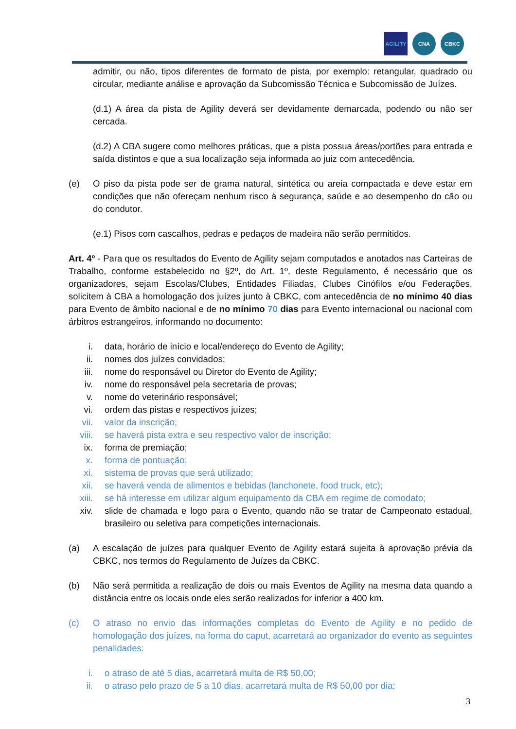AGILITY CNA CBKC
admitir, ou não, tipos diferentes de formato de pista, por exemplo: retangular, quadrado ou circular, mediante análise e aprovação da Subcomissão Técnica e Subcomissão de Juízes.
(d.1) A área da pista de Agility deverá ser devidamente demarcada, podendo ou não ser cercada.
(d.2) A CBA sugere como melhores práticas, que a pista possua áreas/portões para entrada e saída distintos e que a sua localização seja informada ao juiz com antecedência.
(e) O piso da pista pode ser de grama natural, sintética ou areia compactada e deve estar em condições que não ofereçam nenhum risco à segurança, saúde e ao desempenho do cão ou do condutor.
(e.1) Pisos com cascalhos, pedras e pedaços de madeira não serão permitidos.
Art. 4º - Para que os resultados do Evento de Agility sejam computados e anotados nas Carteiras de Trabalho, conforme estabelecido no §2º, do Art. 1º, deste Regulamento, é necessário que os organizadores, sejam Escolas/Clubes, Entidades Filiadas, Clubes Cinófilos e/ou Federações, solicitem à CBA a homologação dos juízes junto à CBKC, com antecedência de no mínimo 40 dias para Evento de âmbito nacional e de no mínimo 70 dias para Evento internacional ou nacional com árbitros estrangeiros, informando no documento:
i. data, horário de início e local/endereço do Evento de Agility;
ii. nomes dos juízes convidados;
iii. nome do responsável ou Diretor do Evento de Agility;
iv. nome do responsável pela secretaria de provas;
v. nome do veterinário responsável;
vi. ordem das pistas e respectivos juízes;
vii. valor da inscrição;
viii. se haverá pista extra e seu respectivo valor de inscrição;
ix. forma de premiação;
x. forma de pontuação;
xi. sistema de provas que será utilizado;
xii. se haverá venda de alimentos e bebidas (lanchonete, food truck, etc);
xiii. se há interesse em utilizar algum equipamento da CBA em regime de comodato;
xiv. slide de chamada e logo para o Evento, quando não se tratar de Campeonato estadual, brasileiro ou seletiva para competições internacionais.
(a) A escalação de juízes para qualquer Evento de Agility estará sujeita à aprovação prévia da CBKC, nos termos do Regulamento de Juízes da CBKC.
(b) Não será permitida a realização de dois ou mais Eventos de Agility na mesma data quando a distância entre os locais onde eles serão realizados for inferior a 400 km.
(c) O atraso no envio das informações completas do Evento de Agility e no pedido de homologação dos juízes, na forma do caput, acarretará ao organizador do evento as seguintes penalidades:
i. o atraso de até 5 dias, acarretará multa de R$ 50,00;
ii. o atraso pelo prazo de 5 a 10 dias, acarretará multa de R$ 50,00 por dia;
3